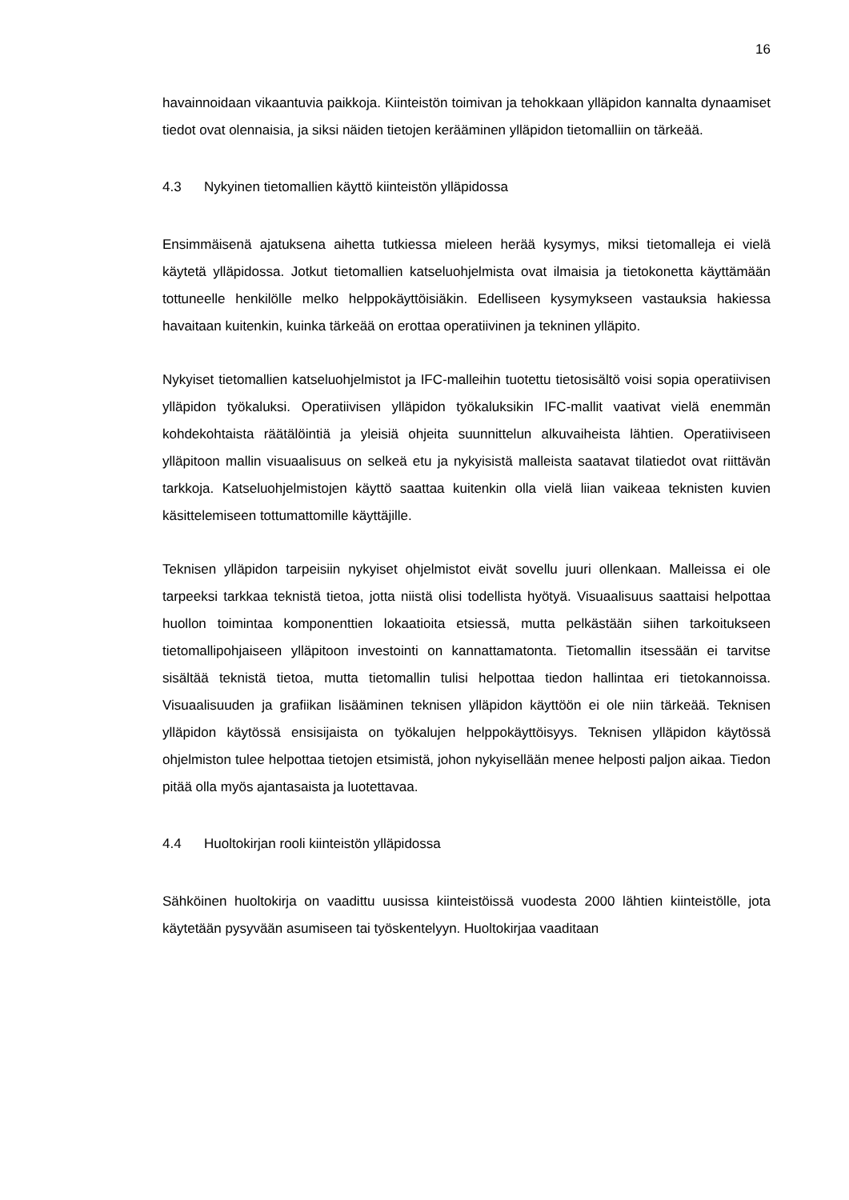16
havainnoidaan vikaantuvia paikkoja. Kiinteistön toimivan ja tehokkaan ylläpidon kannal­ta dynaamiset tiedot ovat olennaisia, ja siksi näiden tietojen kerääminen ylläpidon tie­tomalliin on tärkeää.
4.3 Nykyinen tietomallien käyttö kiinteistön ylläpidossa
Ensimmäisenä ajatuksena aihetta tutkiessa mieleen herää kysymys, miksi tietomalleja ei vielä käytetä ylläpidossa. Jotkut tietomallien katseluohjelmista ovat ilmaisia ja tieto­konetta käyttämään tottuneelle henkilölle melko helppokäyttöisiäkin. Edelliseen kysy­mykseen vastauksia hakiessa havaitaan kuitenkin, kuinka tärkeää on erottaa operatii­vinen ja tekninen ylläpito.
Nykyiset tietomallien katseluohjelmistot ja IFC-malleihin tuotettu tietosisältö voisi sopia operatiivisen ylläpidon työkaluksi. Operatiivisen ylläpidon työkaluksikin IFC-mallit vaati­vat vielä enemmän kohdekohtaista räätälöintiä ja yleisiä ohjeita suunnittelun alkuvai­heista lähtien. Operatiiviseen ylläpitoon mallin visuaalisuus on selkeä etu ja nykyisistä malleista saatavat tilatiedot ovat riittävän tarkkoja. Katseluohjelmistojen käyttö saattaa kuitenkin olla vielä liian vaikeaa teknisten kuvien käsittelemiseen tottumattomille käyttä­jille.
Teknisen ylläpidon tarpeisiin nykyiset ohjelmistot eivät sovellu juuri ollenkaan. Malleis­sa ei ole tarpeeksi tarkkaa teknistä tietoa, jotta niistä olisi todellista hyötyä. Visuaali­suus saattaisi helpottaa huollon toimintaa komponenttien lokaatioita etsiessä, mutta pelkästään siihen tarkoitukseen tietomallipohjaiseen ylläpitoon investointi on kannatta­matonta. Tietomallin itsessään ei tarvitse sisältää teknistä tietoa, mutta tietomallin tulisi helpottaa tiedon hallintaa eri tietokannoissa. Visuaalisuuden ja grafiikan lisääminen teknisen ylläpidon käyttöön ei ole niin tärkeää. Teknisen ylläpidon käytössä ensisijaista on työkalujen helppokäyttöisyys. Teknisen ylläpidon käytössä ohjelmiston tulee helpot­taa tietojen etsimistä, johon nykyisellään menee helposti paljon aikaa. Tiedon pitää olla myös ajantasaista ja luotettavaa.
4.4 Huoltokirjan rooli kiinteistön ylläpidossa
Sähköinen huoltokirja on vaadittu uusissa kiinteistöissä vuodesta 2000 lähtien kiinteis­tölle, jota käytetään pysyvään asumiseen tai työskentelyyn. Huoltokirjaa vaaditaan